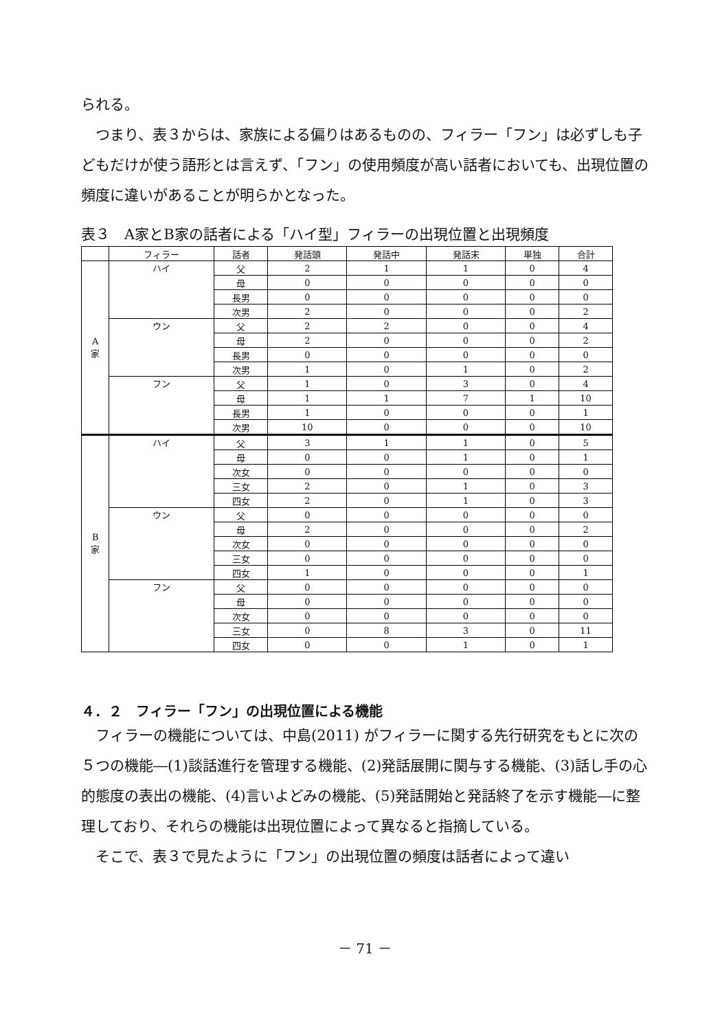られる。
　つまり、表３からは、家族による偏りはあるものの、フィラー「フン」は必ずしも子どもだけが使う語形とは言えず、「フン」の使用頻度が高い話者においても、出現位置の頻度に違いがあることが明らかとなった。
表３　A家とB家の話者による「ハイ型」フィラーの出現位置と出現頻度
| | フィラー | 話者 | 発話頭 | 発話中 | 発話末 | 単独 | 合計 |
| --- | --- | --- | --- | --- | --- | --- | --- |
| A 家 | ハイ | 父 | 2 | 1 | 1 | 0 | 4 |
| | | 母 | 0 | 0 | 0 | 0 | 0 |
| | | 長男 | 0 | 0 | 0 | 0 | 0 |
| | | 次男 | 2 | 0 | 0 | 0 | 2 |
| | ウン | 父 | 2 | 2 | 0 | 0 | 4 |
| | | 母 | 2 | 0 | 0 | 0 | 2 |
| | | 長男 | 0 | 0 | 0 | 0 | 0 |
| | | 次男 | 1 | 0 | 1 | 0 | 2 |
| | フン | 父 | 1 | 0 | 3 | 0 | 4 |
| | | 母 | 1 | 1 | 7 | 1 | 10 |
| | | 長男 | 1 | 0 | 0 | 0 | 1 |
| | | 次男 | 10 | 0 | 0 | 0 | 10 |
| B 家 | ハイ | 父 | 3 | 1 | 1 | 0 | 5 |
| | | 母 | 0 | 0 | 1 | 0 | 1 |
| | | 次女 | 0 | 0 | 0 | 0 | 0 |
| | | 三女 | 2 | 0 | 1 | 0 | 3 |
| | | 四女 | 2 | 0 | 1 | 0 | 3 |
| | ウン | 父 | 0 | 0 | 0 | 0 | 0 |
| | | 母 | 2 | 0 | 0 | 0 | 2 |
| | | 次女 | 0 | 0 | 0 | 0 | 0 |
| | | 三女 | 0 | 0 | 0 | 0 | 0 |
| | | 四女 | 1 | 0 | 0 | 0 | 1 |
| | フン | 父 | 0 | 0 | 0 | 0 | 0 |
| | | 母 | 0 | 0 | 0 | 0 | 0 |
| | | 次女 | 0 | 0 | 0 | 0 | 0 |
| | | 三女 | 0 | 8 | 3 | 0 | 11 |
| | | 四女 | 0 | 0 | 1 | 0 | 1 |
４．２　フィラー「フン」の出現位置による機能
　フィラーの機能については、中島(2011) がフィラーに関する先行研究をもとに次の５つの機能―(1)談話進行を管理する機能、(2)発話展開に関与する機能、(3)話し手の心的態度の表出の機能、(4)言いよどみの機能、(5)発話開始と発話終了を示す機能―に整理しており、それらの機能は出現位置によって異なると指摘している。
　そこで、表３で見たように「フン」の出現位置の頻度は話者によって違い
－ 71 －